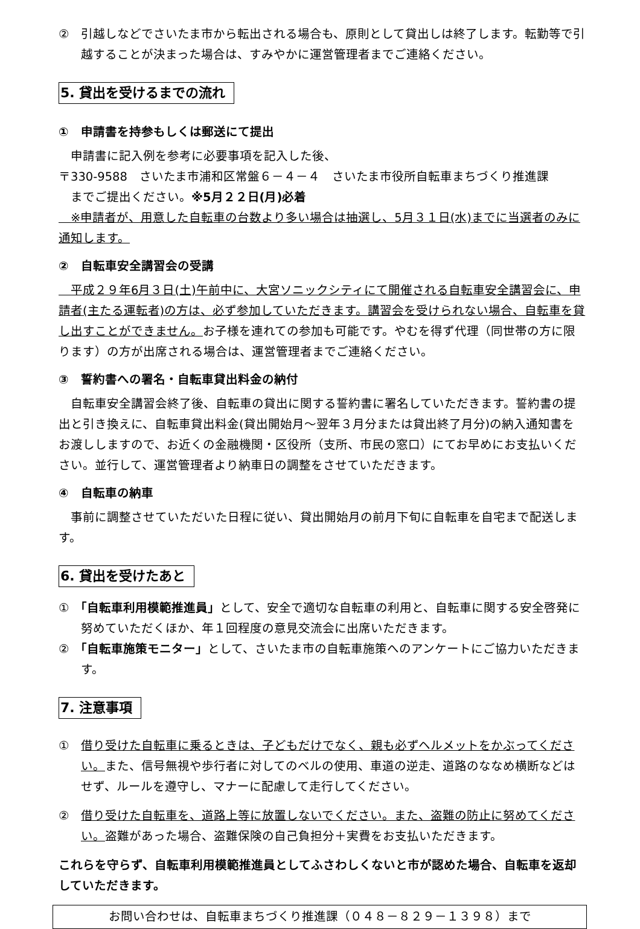②　引越しなどでさいたま市から転出される場合も、原則として貸出しは終了します。転勤等で引越することが決まった場合は、すみやかに運営管理者までご連絡ください。
5. 貸出を受けるまでの流れ
①　申請書を持参もしくは郵送にて提出
　申請書に記入例を参考に必要事項を記入した後、
〒330-9588　さいたま市浦和区常盤６－４－４　さいたま市役所自転車まちづくり推進課
　までご提出ください。※5月２２日(月)必着
　※申請者が、用意した自転車の台数より多い場合は抽選し、5月３１日(水)までに当選者のみに通知します。
②　自転車安全講習会の受講
　平成２９年6月３日(土)午前中に、大宮ソニックシティにて開催される自転車安全講習会に、申請者(主たる運転者)の方は、必ず参加していただきます。講習会を受けられない場合、自転車を貸し出すことができません。お子様を連れての参加も可能です。やむを得ず代理（同世帯の方に限ります）の方が出席される場合は、運営管理者までご連絡ください。
③　誓約書への署名・自転車貸出料金の納付
　自転車安全講習会終了後、自転車の貸出に関する誓約書に署名していただきます。誓約書の提出と引き換えに、自転車貸出料金(貸出開始月～翌年３月分または貸出終了月分)の納入通知書をお渡ししますので、お近くの金融機関・区役所（支所、市民の窓口）にてお早めにお支払いください。並行して、運営管理者より納車日の調整をさせていただきます。
④　自転車の納車
　事前に調整させていただいた日程に従い、貸出開始月の前月下旬に自転車を自宅まで配送します。
6. 貸出を受けたあと
①　「自転車利用模範推進員」として、安全で適切な自転車の利用と、自転車に関する安全啓発に努めていただくほか、年１回程度の意見交流会に出席いただきます。
②　「自転車施策モニター」として、さいたま市の自転車施策へのアンケートにご協力いただきます。
7. 注意事項
①　借り受けた自転車に乗るときは、子どもだけでなく、親も必ずヘルメットをかぶってください。また、信号無視や歩行者に対してのベルの使用、車道の逆走、道路のななめ横断などはせず、ルールを遵守し、マナーに配慮して走行してください。
②　借り受けた自転車を、道路上等に放置しないでください。また、盗難の防止に努めてください。盗難があった場合、盗難保険の自己負担分＋実費をお支払いただきます。
これらを守らず、自転車利用模範推進員としてふさわしくないと市が認めた場合、自転車を返却していただきます。
お問い合わせは、自転車まちづくり推進課（０４８－８２９－１３９８）まで